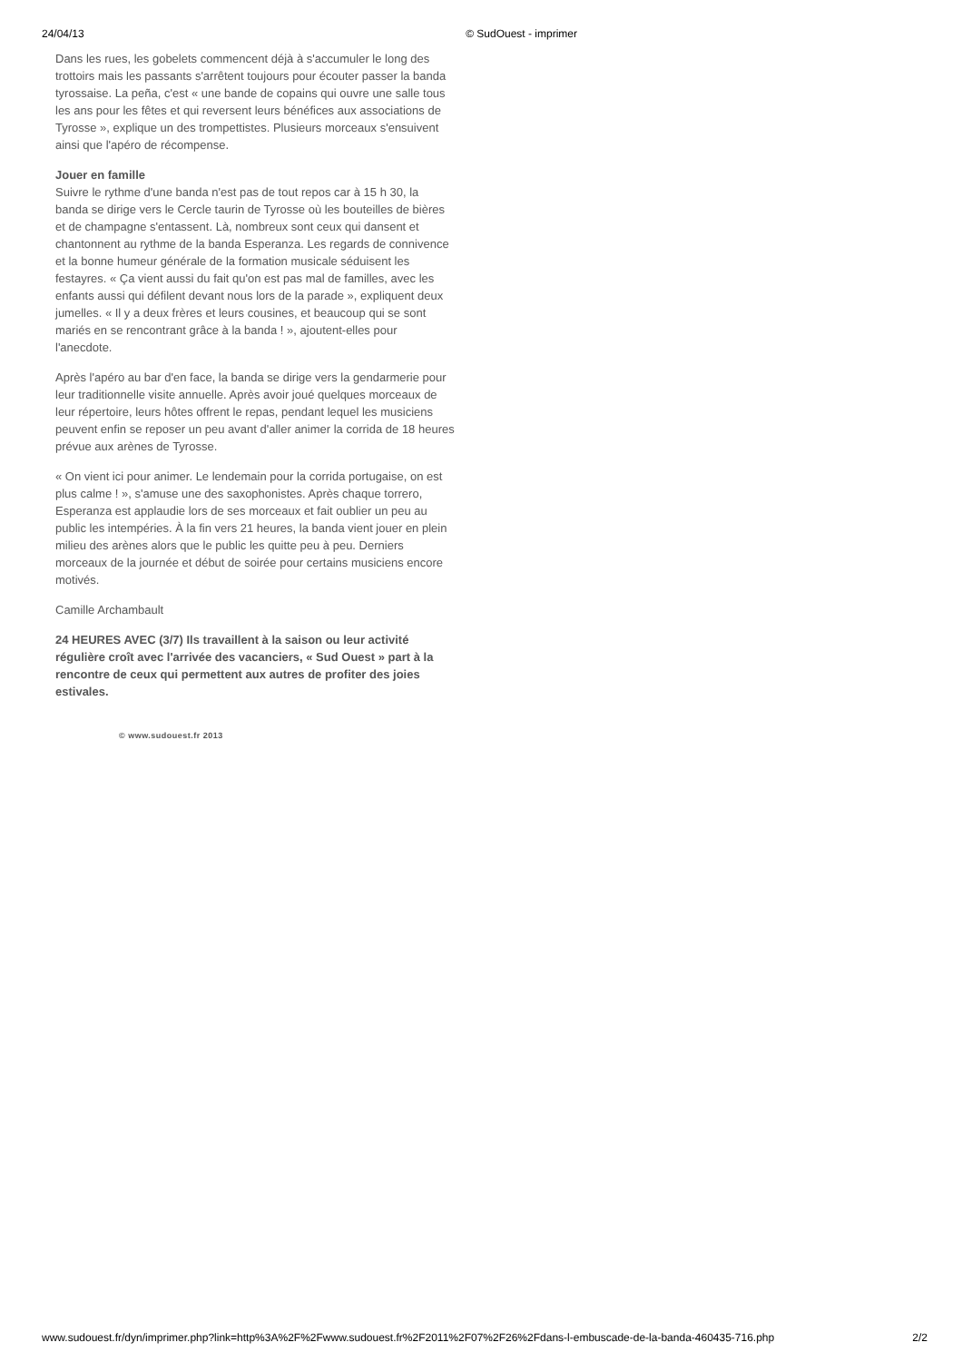24/04/13 © SudOuest - imprimer
Dans les rues, les gobelets commencent déjà à s'accumuler le long des trottoirs mais les passants s'arrêtent toujours pour écouter passer la banda tyrossaise. La peña, c'est « une bande de copains qui ouvre une salle tous les ans pour les fêtes et qui reversent leurs bénéfices aux associations de Tyrosse », explique un des trompettistes. Plusieurs morceaux s'ensuivent ainsi que l'apéro de récompense.
Jouer en famille
Suivre le rythme d'une banda n'est pas de tout repos car à 15 h 30, la banda se dirige vers le Cercle taurin de Tyrosse où les bouteilles de bières et de champagne s'entassent. Là, nombreux sont ceux qui dansent et chantonnent au rythme de la banda Esperanza. Les regards de connivence et la bonne humeur générale de la formation musicale séduisent les festayres. « Ça vient aussi du fait qu'on est pas mal de familles, avec les enfants aussi qui défilent devant nous lors de la parade », expliquent deux jumelles. « Il y a deux frères et leurs cousines, et beaucoup qui se sont mariés en se rencontrant grâce à la banda ! », ajoutent-elles pour l'anecdote.
Après l'apéro au bar d'en face, la banda se dirige vers la gendarmerie pour leur traditionnelle visite annuelle. Après avoir joué quelques morceaux de leur répertoire, leurs hôtes offrent le repas, pendant lequel les musiciens peuvent enfin se reposer un peu avant d'aller animer la corrida de 18 heures prévue aux arènes de Tyrosse.
« On vient ici pour animer. Le lendemain pour la corrida portugaise, on est plus calme ! », s'amuse une des saxophonistes. Après chaque torrero, Esperanza est applaudie lors de ses morceaux et fait oublier un peu au public les intempéries. À la fin vers 21 heures, la banda vient jouer en plein milieu des arènes alors que le public les quitte peu à peu. Derniers morceaux de la journée et début de soirée pour certains musiciens encore motivés.
Camille Archambault
24 HEURES AVEC (3/7) Ils travaillent à la saison ou leur activité régulière croît avec l'arrivée des vacanciers, « Sud Ouest » part à la rencontre de ceux qui permettent aux autres de profiter des joies estivales.
© www.sudouest.fr 2013
www.sudouest.fr/dyn/imprimer.php?link=http%3A%2F%2Fwww.sudouest.fr%2F2011%2F07%2F26%2Fdans-l-embuscade-de-la-banda-460435-716.php 2/2